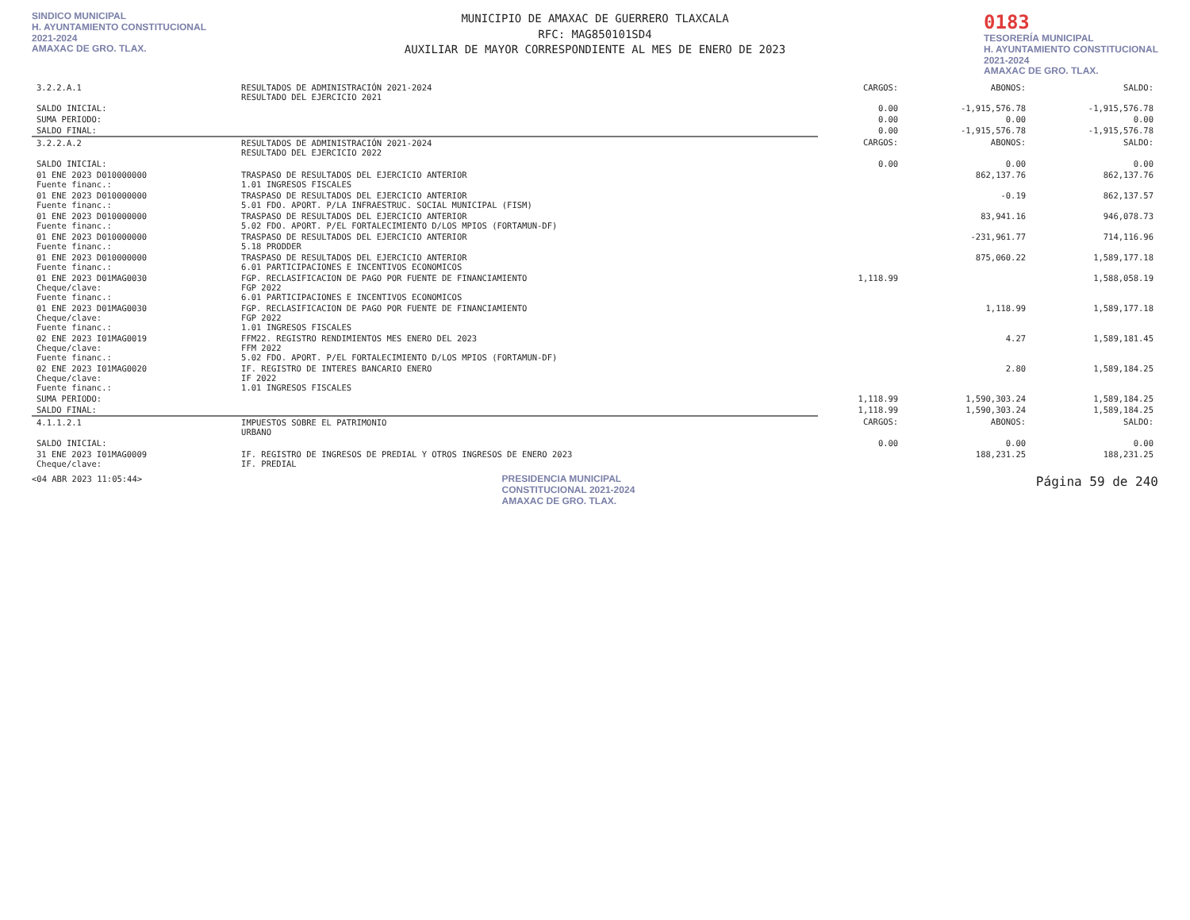SINDICO MUNICIPAL
H. AYUNTAMIENTO CONSTITUCIONAL
2021-2024
AMAXAC DE GRO. TLAX.
MUNICIPIO DE AMAXAC DE GUERRERO TLAXCALA
RFC: MAG850101SD4
AUXILIAR DE MAYOR CORRESPONDIENTE AL MES DE ENERO DE 2023
0183
TESORERÍA MUNICIPAL
H. AYUNTAMIENTO CONSTITUCIONAL
2021-2024
AMAXAC DE GRO. TLAX.
| 3.2.2.A.1 | RESULTADOS DE ADMINISTRACIÓN 2021-2024 RESULTADO DEL EJERCICIO 2021 | CARGOS: | ABONOS: | SALDO: |
| SALDO INICIAL: | | 0.00 | -1,915,576.78 | -1,915,576.78 |
| SUMA PERIODO: | | 0.00 | 0.00 | 0.00 |
| SALDO FINAL: | | 0.00 | -1,915,576.78 | -1,915,576.78 |
| 3.2.2.A.2 | RESULTADOS DE ADMINISTRACIÓN 2021-2024 RESULTADO DEL EJERCICIO 2022 | CARGOS: | ABONOS: | SALDO: |
| SALDO INICIAL: | | 0.00 | 0.00 | 0.00 |
| 01 ENE 2023 D010000000 Fuente financ.: | TRASPASO DE RESULTADOS DEL EJERCICIO ANTERIOR 1.01 INGRESOS FISCALES | | 862,137.76 | 862,137.76 |
| 01 ENE 2023 D010000000 Fuente financ.: | TRASPASO DE RESULTADOS DEL EJERCICIO ANTERIOR 5.01 FDO. APORT. P/LA INFRAESTRUC. SOCIAL MUNICIPAL (FISM) | | -0.19 | 862,137.57 |
| 01 ENE 2023 D010000000 Fuente financ.: | TRASPASO DE RESULTADOS DEL EJERCICIO ANTERIOR 5.02 FDO. APORT. P/EL FORTALECIMIENTO D/LOS MPIOS (FORTAMUN-DF) | | 83,941.16 | 946,078.73 |
| 01 ENE 2023 D010000000 Fuente financ.: | TRASPASO DE RESULTADOS DEL EJERCICIO ANTERIOR 5.18 PRODDER | | -231,961.77 | 714,116.96 |
| 01 ENE 2023 D010000000 Fuente financ.: | TRASPASO DE RESULTADOS DEL EJERCICIO ANTERIOR 6.01 PARTICIPACIONES E INCENTIVOS ECONOMICOS | | 875,060.22 | 1,589,177.18 |
| 01 ENE 2023 D01MAG0030 Cheque/clave: Fuente financ.: | FGP. RECLASIFICACION DE PAGO POR FUENTE DE FINANCIAMIENTO FGP 2022 6.01 PARTICIPACIONES E INCENTIVOS ECONOMICOS | 1,118.99 | | 1,588,058.19 |
| 01 ENE 2023 D01MAG0030 Cheque/clave: Fuente financ.: | FGP. RECLASIFICACION DE PAGO POR FUENTE DE FINANCIAMIENTO FGP 2022 1.01 INGRESOS FISCALES | | 1,118.99 | 1,589,177.18 |
| 02 ENE 2023 I01MAG0019 Cheque/clave: Fuente financ.: | FFM22. REGISTRO RENDIMIENTOS MES ENERO DEL 2023 FFM 2022 5.02 FDO. APORT. P/EL FORTALECIMIENTO D/LOS MPIOS (FORTAMUN-DF) | | 4.27 | 1,589,181.45 |
| 02 ENE 2023 I01MAG0020 Cheque/clave: Fuente financ.: | IF. REGISTRO DE INTERES BANCARIO ENERO IF 2022 1.01 INGRESOS FISCALES | | 2.80 | 1,589,184.25 |
| SUMA PERIODO: | | 1,118.99 | 1,590,303.24 | 1,589,184.25 |
| SALDO FINAL: | | 1,118.99 | 1,590,303.24 | 1,589,184.25 |
| 4.1.1.2.1 | IMPUESTOS SOBRE EL PATRIMONIO URBANO | CARGOS: | ABONOS: | SALDO: |
| SALDO INICIAL: | | 0.00 | 0.00 | 0.00 |
| 31 ENE 2023 I01MAG0009 Cheque/clave: | IF. REGISTRO DE INGRESOS DE PREDIAL Y OTROS INGRESOS DE ENERO 2023 IF. PREDIAL | | 188,231.25 | 188,231.25 |
<04 ABR 2023 11:05:44> PRESIDENCIA MUNICIPAL CONSTITUCIONAL 2021-2024 AMAXAC DE GRO. TLAX. Página 59 de 240